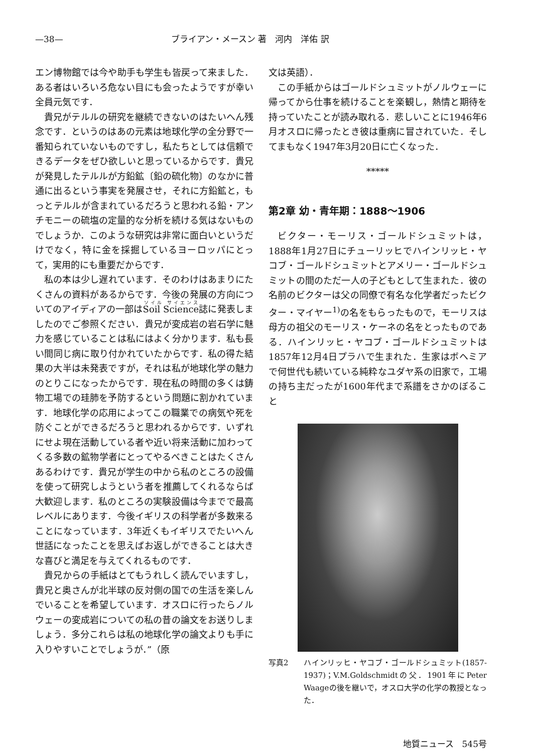—38— ブライアン・メースン 著　河内　洋佑 訳
エン博物館では今や助手も学生も皆戻って来ました．ある者はいろいろ危ない目にも会ったようですが幸い全員元気です．
貴兄がテルルの研究を継続できないのはたいへん残念です．というのはあの元素は地球化学の全分野で一番知られていないものですし，私たちとしては信頼できるデータをぜひ欲しいと思っているからです．貴兄が発見したテルルが方鉛鉱〔鉛の硫化物〕のなかに普通に出るという事実を発展させ，それに方鉛鉱と，もっとテルルが含まれているだろうと思われる鉛・アンチモニーの硫塩の定量的な分析を続ける気はないものでしょうか．このような研究は非常に面白いというだけでなく，特に金を採掘しているヨーロッパにとって，実用的にも重要だからです．
私の本は少し遅れています．そのわけはあまりにたくさんの資料があるからです．今後の発展の方向についてのアイディアの一部はSoil Science誌に発表しましたのでご参照ください．貴兄が変成岩の岩石学に魅力を感じていることは私にはよく分かります．私も長い間同じ病に取り付かれていたからです．私の得た結果の大半は未発表ですが，それは私が地球化学の魅力のとりこになったからです．現在私の時間の多くは鋳物工場での珪肺を予防するという問題に割かれています．地球化学の応用によってこの職業での病気や死を防ぐことができるだろうと思われるからです．いずれにせよ現在活動している者や近い将来活動に加わってくる多数の鉱物学者にとってやるべきことはたくさんあるわけです．貴兄が学生の中から私のところの設備を使って研究しようという者を推薦してくれるならば大歓迎します．私のところの実験設備は今までで最高レベルにあります．今後イギリスの科学者が多数来ることになっています．3年近くもイギリスでたいへん世話になったことを思えばお返しができることは大きな喜びと満足を与えてくれるものです．
貴兄からの手紙はとてもうれしく読んでいますし，貴兄と奥さんが北半球の反対側の国での生活を楽しんでいることを希望しています．オスロに行ったらノルウェーの変成岩についての私の昔の論文をお送りしましょう．多分これらは私の地球化学の論文よりも手に入りやすいことでしょうが．”（原
文は英語）．
この手紙からはゴールドシュミットがノルウェーに帰ってから仕事を続けることを楽観し，熱情と期待を持っていたことが読み取れる．悲しいことに1946年6月オスロに帰ったとき彼は重病に冒されていた．そしてまもなく1947年3月20日に亡くなった．
*****
第2章 幼・青年期：1888～1906
ビクター・モーリス・ゴールドシュミットは，1888年1月27日にチューリッヒでハインリッヒ・ヤコブ・ゴールドシュミットとアメリー・ゴールドシュミットの間のただ一人の子どもとして生まれた．彼の名前のビクターは父の同僚で有名な化学者だったビクター・マイヤー<sup>1)</sup>の名をもらったもので，モーリスは母方の祖父のモーリス・ケーネの名をとったものである．ハインリッヒ・ヤコブ・ゴールドシュミットは1857年12月4日プラハで生まれた．生家はボヘミアで何世代も続いている純粋なユダヤ系の旧家で，工場の持ち主だったが1600年代まで系譜をさかのぼること
写真2 ハインリッヒ・ヤコブ・ゴールドシュミット(1857-1937)；V.M.Goldschmidtの父．1901年にPeter Waageの後を継いで，オスロ大学の化学の教授となった．
地質ニュース　545号